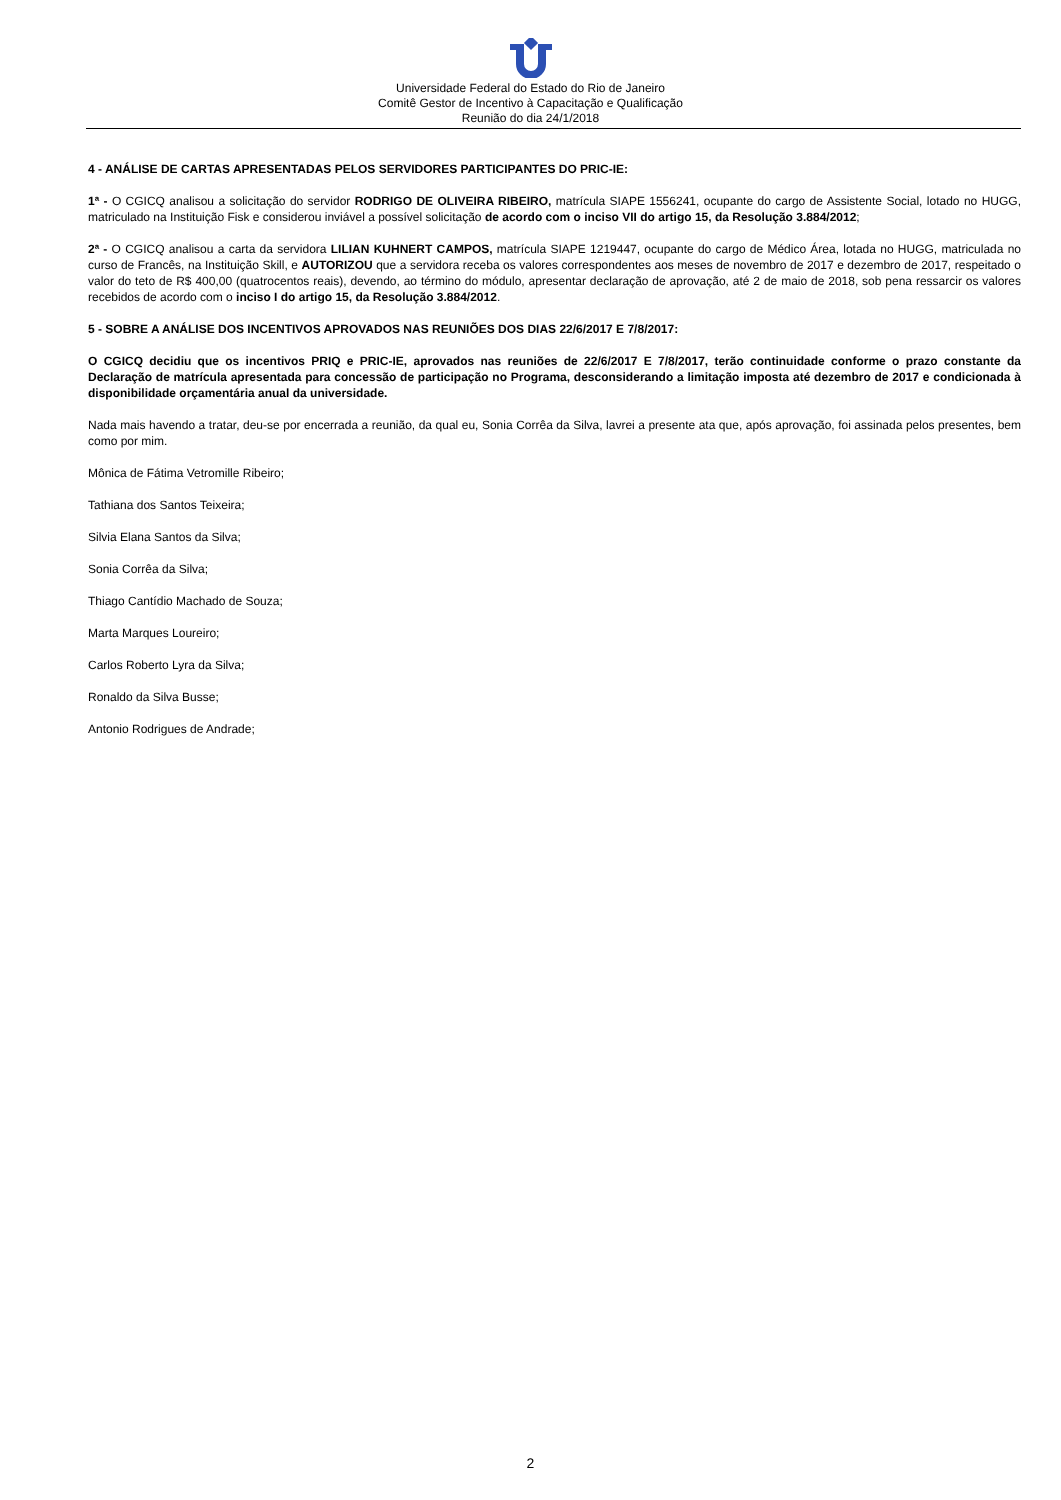Universidade Federal do Estado do Rio de Janeiro
Comitê Gestor de Incentivo à Capacitação e Qualificação
Reunião do dia 24/1/2018
4 - ANÁLISE DE CARTAS APRESENTADAS PELOS SERVIDORES PARTICIPANTES DO PRIC-IE:
1ª - O CGICQ analisou a solicitação do servidor RODRIGO DE OLIVEIRA RIBEIRO, matrícula SIAPE 1556241, ocupante do cargo de Assistente Social, lotado no HUGG, matriculado na Instituição Fisk e considerou inviável a possível solicitação de acordo com o inciso VII do artigo 15, da Resolução 3.884/2012;
2ª - O CGICQ analisou a carta da servidora LILIAN KUHNERT CAMPOS, matrícula SIAPE 1219447, ocupante do cargo de Médico Área, lotada no HUGG, matriculada no curso de Francês, na Instituição Skill, e AUTORIZOU que a servidora receba os valores correspondentes aos meses de novembro de 2017 e dezembro de 2017, respeitado o valor do teto de R$ 400,00 (quatrocentos reais), devendo, ao término do módulo, apresentar declaração de aprovação, até 2 de maio de 2018, sob pena ressarcir os valores recebidos de acordo com o inciso I do artigo 15, da Resolução 3.884/2012.
5 - SOBRE A ANÁLISE DOS INCENTIVOS APROVADOS NAS REUNIÕES DOS DIAS 22/6/2017 E 7/8/2017:
O CGICQ decidiu que os incentivos PRIQ e PRIC-IE, aprovados nas reuniões de 22/6/2017 E 7/8/2017, terão continuidade conforme o prazo constante da Declaração de matrícula apresentada para concessão de participação no Programa, desconsiderando a limitação imposta até dezembro de 2017 e condicionada à disponibilidade orçamentária anual da universidade.
Nada mais havendo a tratar, deu-se por encerrada a reunião, da qual eu, Sonia Corrêa da Silva, lavrei a presente ata que, após aprovação, foi assinada pelos presentes, bem como por mim.
Mônica de Fátima Vetromille Ribeiro;
Tathiana dos Santos Teixeira;
Silvia Elana Santos da Silva;
Sonia Corrêa da Silva;
Thiago Cantídio Machado de Souza;
Marta Marques Loureiro;
Carlos Roberto Lyra da Silva;
Ronaldo da Silva Busse;
Antonio Rodrigues de Andrade;
2